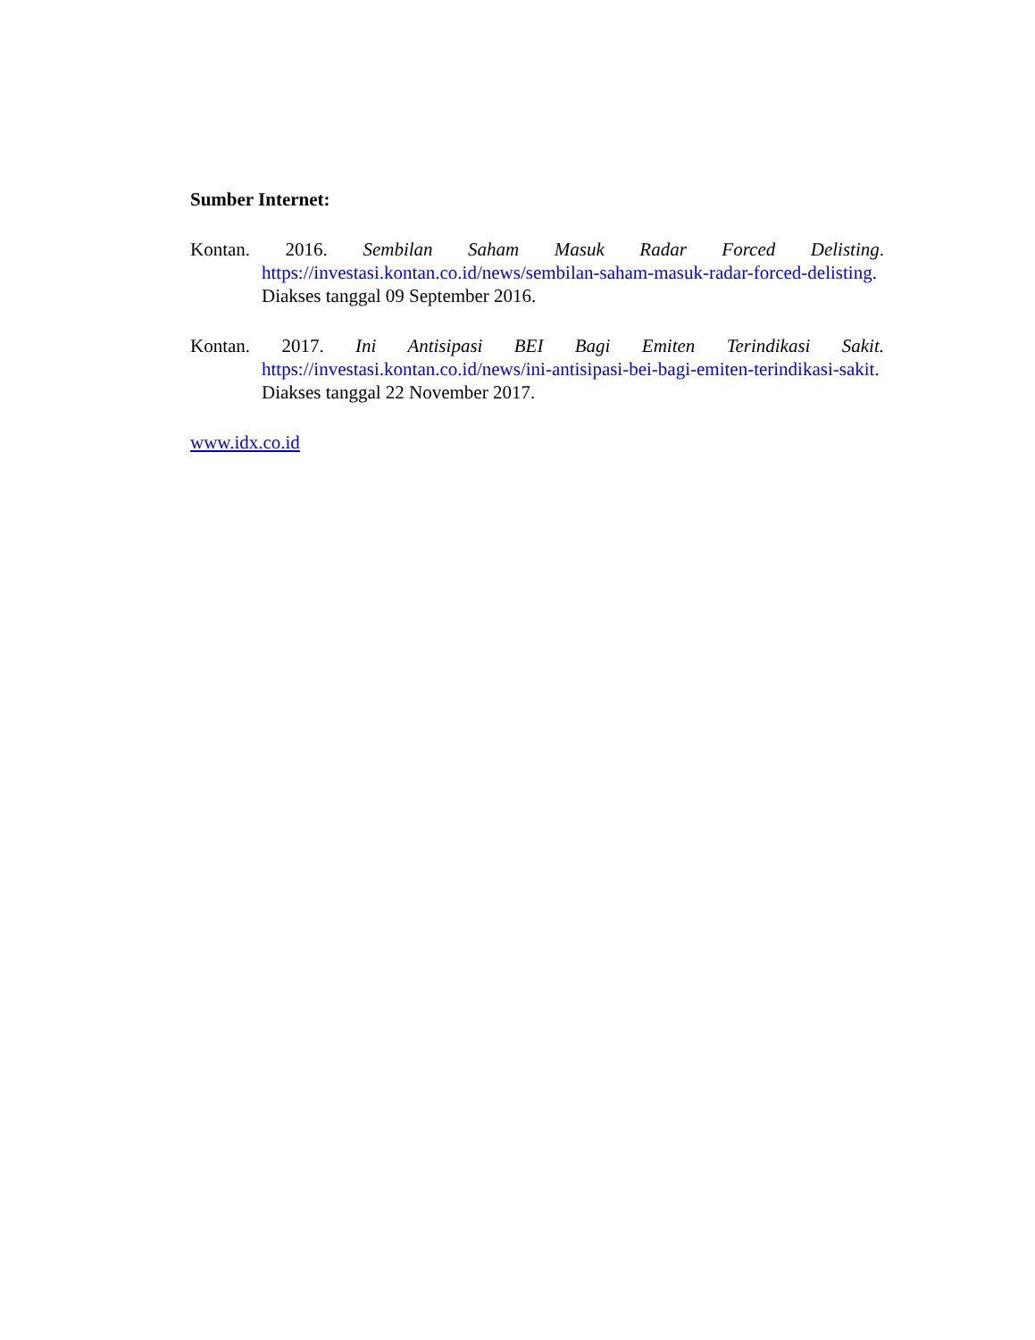Sumber Internet:
Kontan. 2016. Sembilan Saham Masuk Radar Forced Delisting.
https://investasi.kontan.co.id/news/sembilan-saham-masuk-radar-forced-delisting. Diakses tanggal 09 September 2016.
Kontan. 2017. Ini Antisipasi BEI Bagi Emiten Terindikasi Sakit.
https://investasi.kontan.co.id/news/ini-antisipasi-bei-bagi-emiten-terindikasi-sakit. Diakses tanggal 22 November 2017.
www.idx.co.id